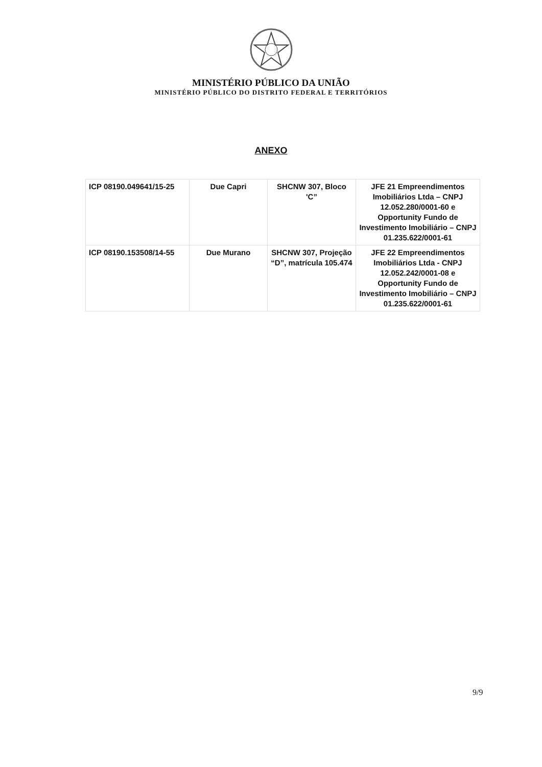MINISTÉRIO PÚBLICO DA UNIÃO
MINISTÉRIO PÚBLICO DO DISTRITO FEDERAL E TERRITÓRIOS
ANEXO
| ICP 08190.049641/15-25 | Due Capri | SHCNW 307, Bloco 'C” | JFE 21 Empreendimentos Imobiliários Ltda – CNPJ 12.052.280/0001-60 e Opportunity Fundo de Investimento Imobiliário – CNPJ 01.235.622/0001-61 |
| ICP 08190.153508/14-55 | Due Murano | SHCNW 307, Projeção “D”, matrícula 105.474 | JFE 22 Empreendimentos Imobiliários Ltda - CNPJ 12.052.242/0001-08 e Opportunity Fundo de Investimento Imobiliário – CNPJ 01.235.622/0001-61 |
9/9